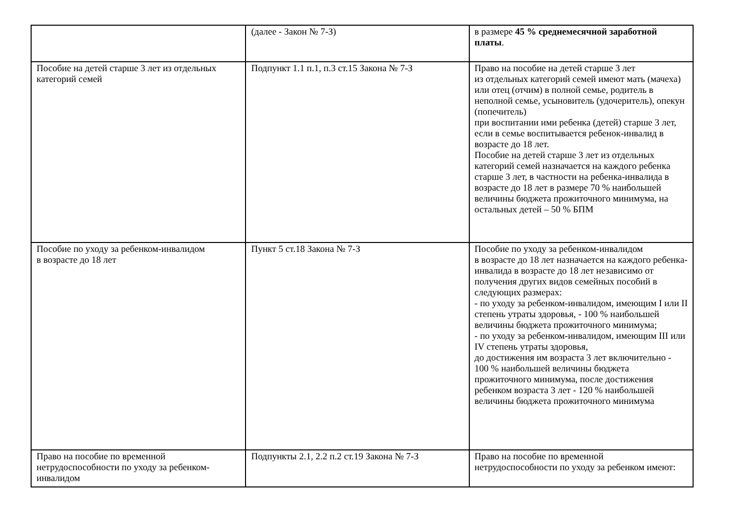| | (далее - Закон № 7-З) | в размере 45 % среднемесячной заработной платы . |
| Пособие на детей старше 3 лет из отдельных категорий семей | Подпункт 1.1 п.1, п.3 ст.15 Закона № 7-З | Право на пособие на детей старше 3 лет из отдельных категорий семей имеют мать (мачеха) или отец (отчим) в полной семье, родитель в неполной семье, усыновитель (удочеритель), опекун (попечитель) при воспитании ими ребенка (детей) старше 3 лет, если в семье воспитывается ребенок-инвалид в возрасте до 18 лет. Пособие на детей старше 3 лет из отдельных категорий семей назначается на каждого ребенка старше 3 лет, в частности на ребенка-инвалида в возрасте до 18 лет в размере 70 % наибольшей величины бюджета прожиточного минимума, на остальных детей – 50 % БПМ |
| Пособие по уходу за ребенком-инвалидом в возрасте до 18 лет | Пункт 5 ст.18 Закона № 7-З | Пособие по уходу за ребенком-инвалидом в возрасте до 18 лет назначается на каждого ребенка-инвалида в возрасте до 18 лет независимо от получения других видов семейных пособий в следующих размерах: - по уходу за ребенком-инвалидом, имеющим I или II степень утраты здоровья, - 100 % наибольшей величины бюджета прожиточного минимума; - по уходу за ребенком-инвалидом, имеющим III или IV степень утраты здоровья, до достижения им возраста 3 лет включительно - 100 % наибольшей величины бюджета прожиточного минимума, после достижения ребенком возраста 3 лет - 120 % наибольшей величины бюджета прожиточного минимума |
| Право на пособие по временной нетрудоспособности по уходу за ребенком-инвалидом | Подпункты 2.1, 2.2 п.2 ст.19 Закона № 7-З | Право на пособие по временной нетрудоспособности по уходу за ребенком имеют: |